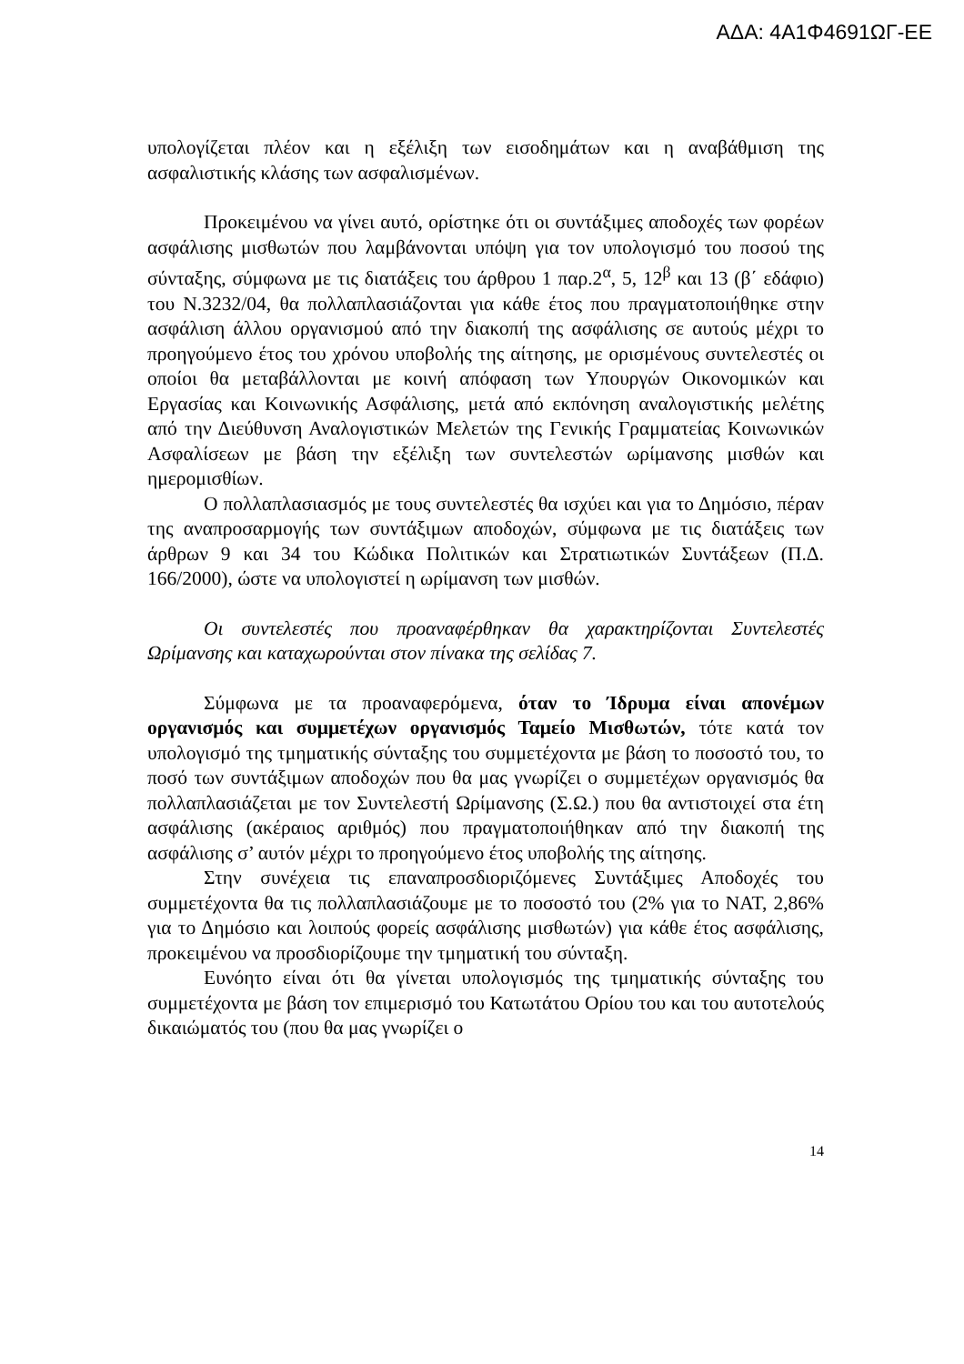ΑΔΑ: 4Α1Φ4691ΩΓ-ΕΕ
υπολογίζεται πλέον και η εξέλιξη των εισοδημάτων και η αναβάθμιση της ασφαλιστικής κλάσης των ασφαλισμένων.
Προκειμένου να γίνει αυτό, ορίστηκε ότι οι συντάξιμες αποδοχές των φορέων ασφάλισης μισθωτών που λαμβάνονται υπόψη για τον υπολογισμό του ποσού της σύνταξης, σύμφωνα με τις διατάξεις του άρθρου 1 παρ.2<sup>α</sup>, 5, 12<sup>β</sup> και 13 (β΄ εδάφιο) του Ν.3232/04, θα πολλαπλασιάζονται για κάθε έτος που πραγματοποιήθηκε στην ασφάλιση άλλου οργανισμού από την διακοπή της ασφάλισης σε αυτούς μέχρι το προηγούμενο έτος του χρόνου υποβολής της αίτησης, με ορισμένους συντελεστές οι οποίοι θα μεταβάλλονται με κοινή απόφαση των Υπουργών Οικονομικών και Εργασίας και Κοινωνικής Ασφάλισης, μετά από εκπόνηση αναλογιστικής μελέτης από την Διεύθυνση Αναλογιστικών Μελετών της Γενικής Γραμματείας Κοινωνικών Ασφαλίσεων με βάση την εξέλιξη των συντελεστών ωρίμανσης μισθών και ημερομισθίων.
Ο πολλαπλασιασμός με τους συντελεστές θα ισχύει και για το Δημόσιο, πέραν της αναπροσαρμογής των συντάξιμων αποδοχών, σύμφωνα με τις διατάξεις των άρθρων 9 και 34 του Κώδικα Πολιτικών και Στρατιωτικών Συντάξεων (Π.Δ. 166/2000), ώστε να υπολογιστεί η ωρίμανση των μισθών.
Οι συντελεστές που προαναφέρθηκαν θα χαρακτηρίζονται Συντελεστές Ωρίμανσης και καταχωρούνται στον πίνακα της σελίδας 7.
Σύμφωνα με τα προαναφερόμενα, όταν το Ίδρυμα είναι απονέμων οργανισμός και συμμετέχων οργανισμός Ταμείο Μισθωτών, τότε κατά τον υπολογισμό της τμηματικής σύνταξης του συμμετέχοντα με βάση το ποσοστό του, το ποσό των συντάξιμων αποδοχών που θα μας γνωρίζει ο συμμετέχων οργανισμός θα πολλαπλασιάζεται με τον Συντελεστή Ωρίμανσης (Σ.Ω.) που θα αντιστοιχεί στα έτη ασφάλισης (ακέραιος αριθμός) που πραγματοποιήθηκαν από την διακοπή της ασφάλισης σ’ αυτόν μέχρι το προηγούμενο έτος υποβολής της αίτησης.
Στην συνέχεια τις επαναπροσδιοριζόμενες Συντάξιμες Αποδοχές του συμμετέχοντα θα τις πολλαπλασιάζουμε με το ποσοστό του (2% για το ΝΑΤ, 2,86% για το Δημόσιο και λοιπούς φορείς ασφάλισης μισθωτών) για κάθε έτος ασφάλισης, προκειμένου να προσδιορίζουμε την τμηματική του σύνταξη.
Ευνόητο είναι ότι θα γίνεται υπολογισμός της τμηματικής σύνταξης του συμμετέχοντα με βάση τον επιμερισμό του Κατωτάτου Ορίου του και του αυτοτελούς δικαιώματός του (που θα μας γνωρίζει ο
14